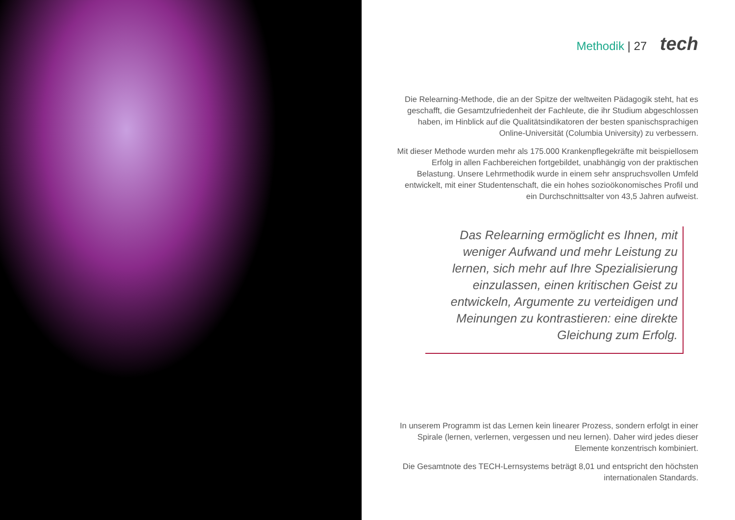Methodik | 27 tech
Die Relearning-Methode, die an der Spitze der weltweiten Pädagogik steht, hat es geschafft, die Gesamtzufriedenheit der Fachleute, die ihr Studium abgeschlossen haben, im Hinblick auf die Qualitätsindikatoren der besten spanischsprachigen Online-Universität (Columbia University) zu verbessern.
Mit dieser Methode wurden mehr als 175.000 Krankenpflegekräfte mit beispiellosem Erfolg in allen Fachbereichen fortgebildet, unabhängig von der praktischen Belastung. Unsere Lehrmethodik wurde in einem sehr anspruchsvollen Umfeld entwickelt, mit einer Studentenschaft, die ein hohes sozioökonomisches Profil und ein Durchschnittsalter von 43,5 Jahren aufweist.
Das Relearning ermöglicht es Ihnen, mit weniger Aufwand und mehr Leistung zu lernen, sich mehr auf Ihre Spezialisierung einzulassen, einen kritischen Geist zu entwickeln, Argumente zu verteidigen und Meinungen zu kontrastieren: eine direkte Gleichung zum Erfolg.
In unserem Programm ist das Lernen kein linearer Prozess, sondern erfolgt in einer Spirale (lernen, verlernen, vergessen und neu lernen). Daher wird jedes dieser Elemente konzentrisch kombiniert.
Die Gesamtnote des TECH-Lernsystems beträgt 8,01 und entspricht den höchsten internationalen Standards.